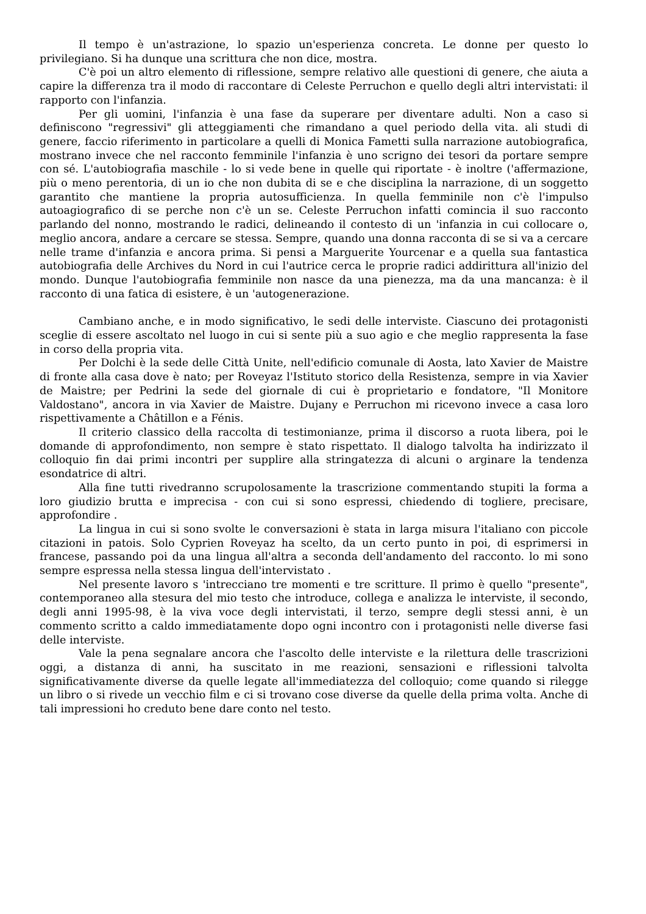Il tempo è un'astrazione, lo spazio un'esperienza concreta. Le donne per questo lo privilegiano. Si ha dunque una scrittura che non dice, mostra.
C'è poi un altro elemento di riflessione, sempre relativo alle questioni di genere, che aiuta a capire la differenza tra il modo di raccontare di Celeste Perruchon e quello degli altri intervistati: il rapporto con l'infanzia.
Per gli uomini, l'infanzia è una fase da superare per diventare adulti. Non a caso si definiscono "regressivi" gli atteggiamenti che rimandano a quel periodo della vita. ali studi di genere, faccio riferimento in particolare a quelli di Monica Fametti sulla narrazione autobiografica, mostrano invece che nel racconto femminile l'infanzia è uno scrigno dei tesori da portare sempre con sé. L'autobiografia maschile - lo si vede bene in quelle qui riportate - è inoltre ('affermazione, più o meno perentoria, di un io che non dubita di se e che disciplina la narrazione, di un soggetto garantito che mantiene la propria autosufficienza. In quella femminile non c'è l'impulso autoagiografico di se perche non c'è un se. Celeste Perruchon infatti comincia il suo racconto parlando del nonno, mostrando le radici, delineando il contesto di un 'infanzia in cui collocare o, meglio ancora, andare a cercare se stessa. Sempre, quando una donna racconta di se si va a cercare nelle trame d'infanzia e ancora prima. Si pensi a Marguerite Yourcenar e a quella sua fantastica autobiografia delle Archives du Nord in cui l'autrice cerca le proprie radici addirittura all'inizio del mondo. Dunque l'autobiografia femminile non nasce da una pienezza, ma da una mancanza: è il racconto di una fatica di esistere, è un 'autogenerazione.
Cambiano anche, e in modo significativo, le sedi delle interviste. Ciascuno dei protagonisti sceglie di essere ascoltato nel luogo in cui si sente più a suo agio e che meglio rappresenta la fase in corso della propria vita.
Per Dolchi è la sede delle Città Unite, nell'edificio comunale di Aosta, lato Xavier de Maistre di fronte alla casa dove è nato; per Roveyaz l'Istituto storico della Resistenza, sempre in via Xavier de Maistre; per Pedrini la sede del giornale di cui è proprietario e fondatore, "Il Monitore Valdostano", ancora in via Xavier de Maistre. Dujany e Perruchon mi ricevono invece a casa loro rispettivamente a Châtillon e a Fénis.
Il criterio classico della raccolta di testimonianze, prima il discorso a ruota libera, poi le domande di approfondimento, non sempre è stato rispettato. Il dialogo talvolta ha indirizzato il colloquio fin dai primi incontri per supplire alla stringatezza di alcuni o arginare la tendenza esondatrice di altri.
Alla fine tutti rivedranno scrupolosamente la trascrizione commentando stupiti la forma a loro giudizio brutta e imprecisa - con cui si sono espressi, chiedendo di togliere, precisare, approfondire .
La lingua in cui si sono svolte le conversazioni è stata in larga misura l'italiano con piccole citazioni in patois. Solo Cyprien Roveyaz ha scelto, da un certo punto in poi, di esprimersi in francese, passando poi da una lingua all'altra a seconda dell'andamento del racconto. lo mi sono sempre espressa nella stessa lingua dell'intervistato .
Nel presente lavoro s 'intrecciano tre momenti e tre scritture. Il primo è quello "presente", contemporaneo alla stesura del mio testo che introduce, collega e analizza le interviste, il secondo, degli anni 1995-98, è la viva voce degli intervistati, il terzo, sempre degli stessi anni, è un commento scritto a caldo immediatamente dopo ogni incontro con i protagonisti nelle diverse fasi delle interviste.
Vale la pena segnalare ancora che l'ascolto delle interviste e la rilettura delle trascrizioni oggi, a distanza di anni, ha suscitato in me reazioni, sensazioni e riflessioni talvolta significativamente diverse da quelle legate all'immediatezza del colloquio; come quando si rilegge un libro o si rivede un vecchio film e ci si trovano cose diverse da quelle della prima volta. Anche di tali impressioni ho creduto bene dare conto nel testo.